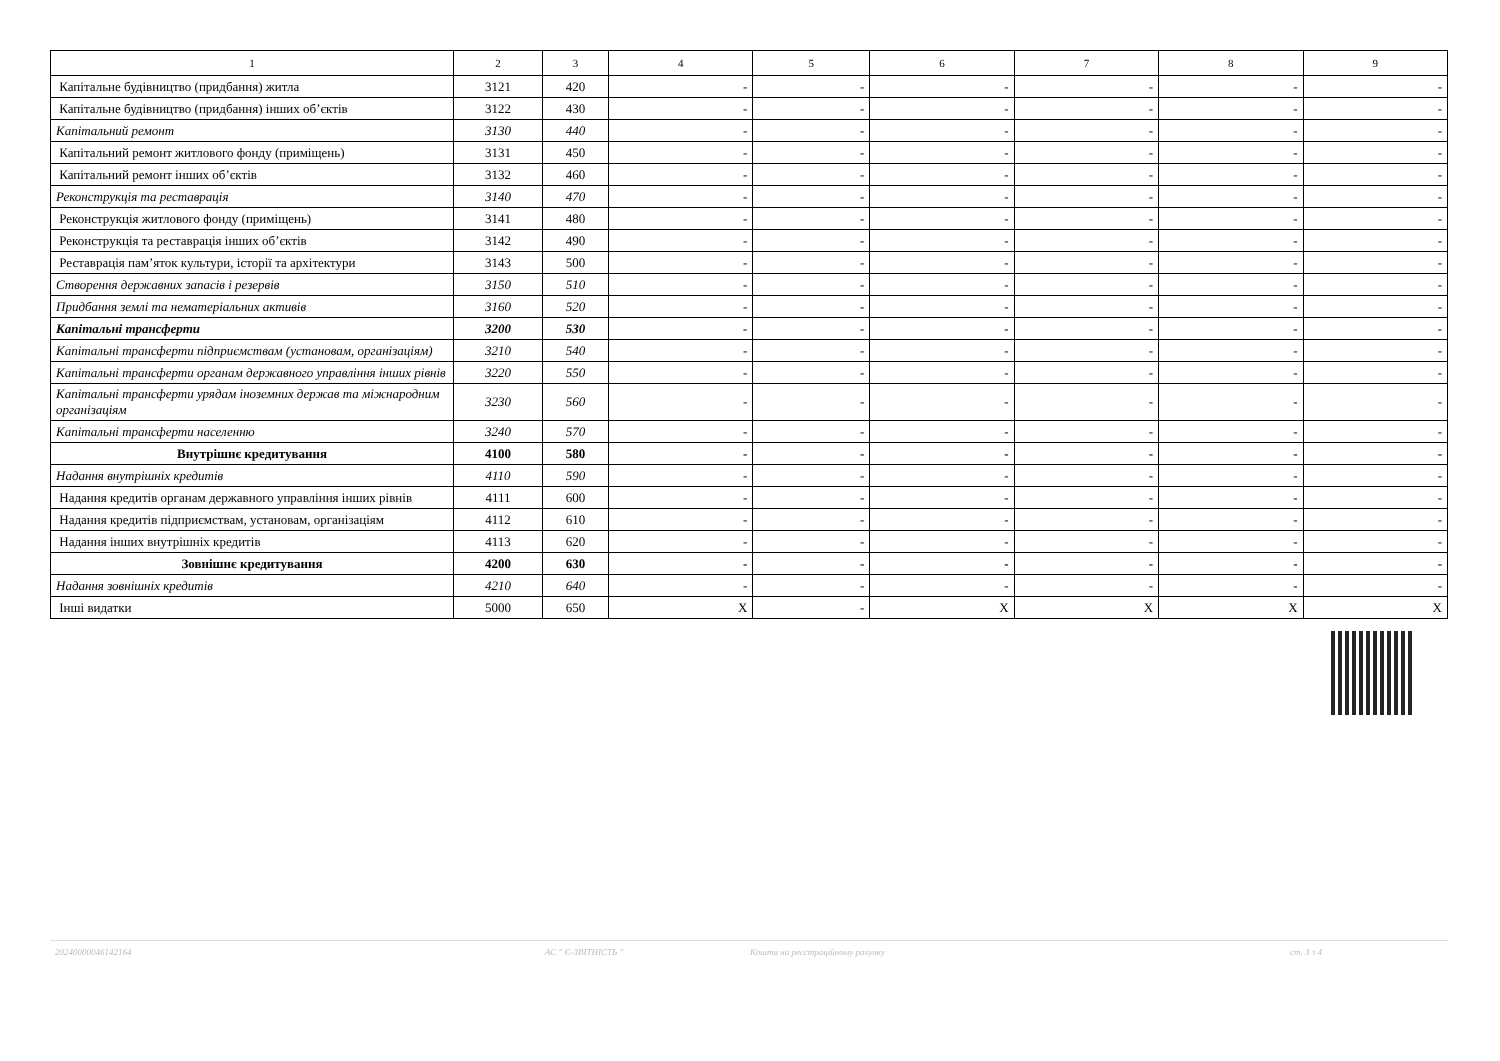| 1 | 2 | 3 | 4 | 5 | 6 | 7 | 8 | 9 |
| --- | --- | --- | --- | --- | --- | --- | --- | --- |
| Капітальне будівництво (придбання) житла | 3121 | 420 | - | - | - | - | - | - |
| Капітальне будівництво (придбання) інших об’єктів | 3122 | 430 | - | - | - | - | - | - |
| Капітальний ремонт | 3130 | 440 | - | - | - | - | - | - |
| Капітальний ремонт житлового фонду (приміщень) | 3131 | 450 | - | - | - | - | - | - |
| Капітальний ремонт інших об’єктів | 3132 | 460 | - | - | - | - | - | - |
| Реконструкція та реставрація | 3140 | 470 | - | - | - | - | - | - |
| Реконструкція житлового фонду (приміщень) | 3141 | 480 | - | - | - | - | - | - |
| Реконструкція та реставрація інших об’єктів | 3142 | 490 | - | - | - | - | - | - |
| Реставрація пам’яток культури, історії та архітектури | 3143 | 500 | - | - | - | - | - | - |
| Створення державних запасів і резервів | 3150 | 510 | - | - | - | - | - | - |
| Придбання землі та нематеріальних активів | 3160 | 520 | - | - | - | - | - | - |
| Капітальні трансферти | 3200 | 530 | - | - | - | - | - | - |
| Капітальні трансферти підприємствам (установам, організаціям) | 3210 | 540 | - | - | - | - | - | - |
| Капітальні трансферти органам державного управління інших рівнів | 3220 | 550 | - | - | - | - | - | - |
| Капітальні трансферти урядам іноземних держав та міжнародним організаціям | 3230 | 560 | - | - | - | - | - | - |
| Капітальні трансферти населенню | 3240 | 570 | - | - | - | - | - | - |
| Внутрішнє кредитування | 4100 | 580 | - | - | - | - | - | - |
| Надання внутрішніх кредитів | 4110 | 590 | - | - | - | - | - | - |
| Надання кредитів органам державного управління інших рівнів | 4111 | 600 | - | - | - | - | - | - |
| Надання кредитів підприємствам, установам, організаціям | 4112 | 610 | - | - | - | - | - | - |
| Надання інших внутрішніх кредитів | 4113 | 620 | - | - | - | - | - | - |
| Зовнішнє кредитування | 4200 | 630 | - | - | - | - | - | - |
| Надання зовнішніх кредитів | 4210 | 640 | - | - | - | - | - | - |
| Інші видатки | 5000 | 650 | X | - | X | X | X | X |
20240000046142164 АС " Є-ЗВІТНІСТЬ " Кошти на реєстраційному рахунку ст. 3 з 4